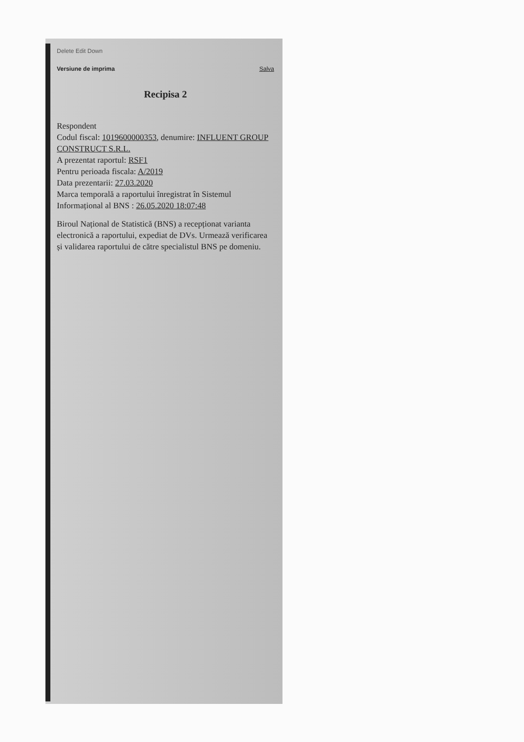Delete Edit Down
Versiune de imprima Salva
Recipisa 2
Respondent
Codul fiscal: 1019600000353, denumire: INFLUENT GROUP CONSTRUCT S.R.L.
A prezentat raportul: RSF1
Pentru perioada fiscala: A/2019
Data prezentarii: 27.03.2020
Marca temporală a raportului înregistrat în Sistemul Informațional al BNS : 26.05.2020 18:07:48
Biroul Național de Statistică (BNS) a recepționat varianta electronică a raportului, expediat de DVs. Urmează verificarea și validarea raportului de către specialistul BNS pe domeniu.